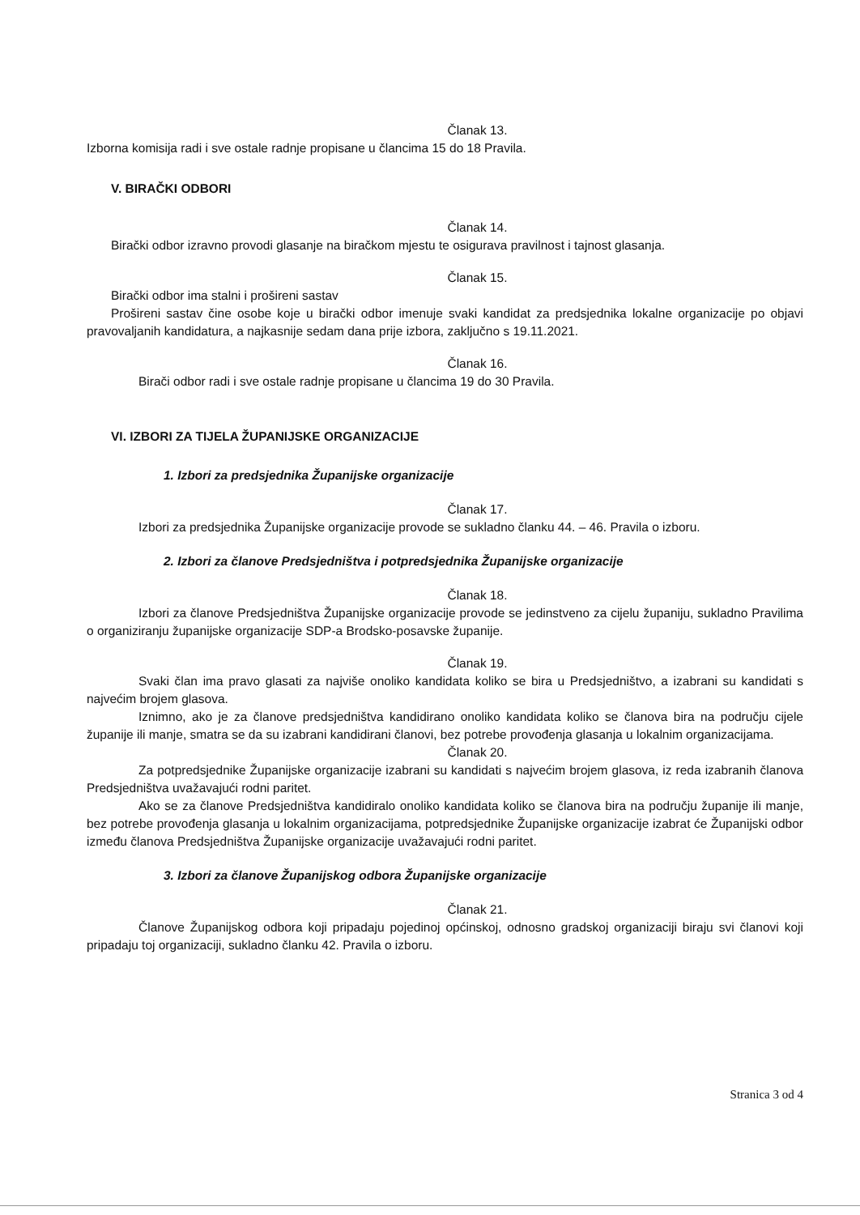Članak 13.
Izborna komisija radi i sve ostale radnje propisane u člancima 15 do 18 Pravila.
V. BIRAČKI ODBORI
Članak 14.
Birački odbor izravno provodi glasanje na biračkom mjestu te osigurava pravilnost i tajnost glasanja.
Članak 15.
Birački odbor ima stalni i prošireni sastav
Prošireni sastav čine osobe koje u birački odbor imenuje svaki kandidat za predsjednika lokalne organizacije po objavi pravovaljanih kandidatura, a najkasnije sedam dana prije izbora, zaključno s 19.11.2021.
Članak 16.
Birači odbor radi i sve ostale radnje propisane u člancima 19 do 30 Pravila.
VI. IZBORI ZA TIJELA ŽUPANIJSKE ORGANIZACIJE
1. Izbori za predsjednika Županijske organizacije
Članak 17.
Izbori za predsjednika Županijske organizacije provode se sukladno članku 44. – 46. Pravila o izboru.
2. Izbori za članove Predsjedništva i potpredsjednika Županijske organizacije
Članak 18.
Izbori za članove Predsjedništva Županijske organizacije provode se jedinstveno za cijelu županiju, sukladno Pravilima o organiziranju županijske organizacije SDP-a Brodsko-posavske županije.
Članak 19.
Svaki član ima pravo glasati za najviše onoliko kandidata koliko se bira u Predsjedništvo, a izabrani su kandidati s najvećim brojem glasova.
Iznimno, ako je za članove predsjedništva kandidirano onoliko kandidata koliko se članova bira na području cijele županije ili manje, smatra se da su izabrani kandidirani članovi, bez potrebe provođenja glasanja u lokalnim organizacijama.
Članak 20.
Za potpredsjednike Županijske organizacije izabrani su kandidati s najvećim brojem glasova, iz reda izabranih članova Predsjedništva uvažavajući rodni paritet.
Ako se za članove Predsjedništva kandidiralo onoliko kandidata koliko se članova bira na području županije ili manje, bez potrebe provođenja glasanja u lokalnim organizacijama, potpredsjednike Županijske organizacije izabrat će Županijski odbor između članova Predsjedništva Županijske organizacije uvažavajući rodni paritet.
3. Izbori za članove Županijskog odbora Županijske organizacije
Članak 21.
Članove Županijskog odbora koji pripadaju pojedinoj općinskoj, odnosno gradskoj organizaciji biraju svi članovi koji pripadaju toj organizaciji, sukladno članku 42. Pravila o izboru.
Stranica 3 od 4